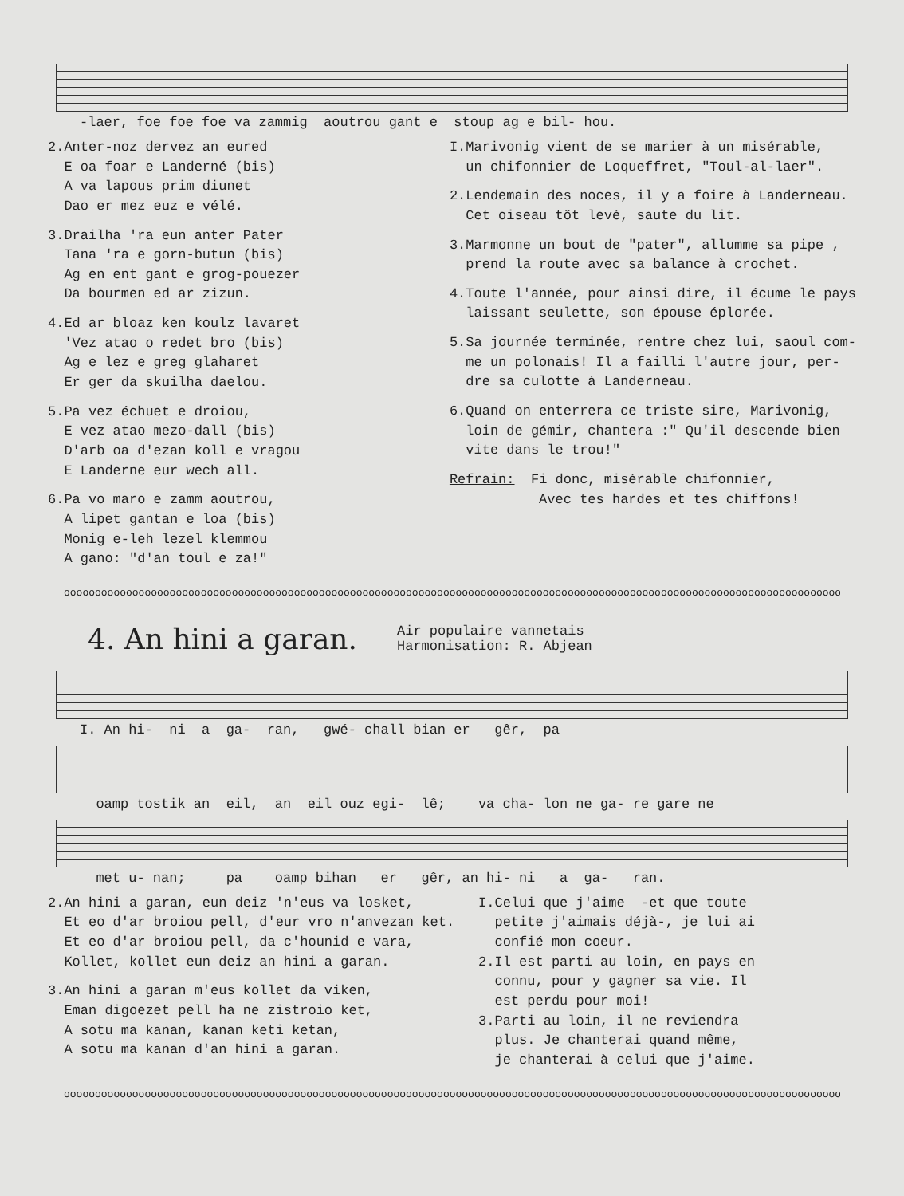-laer, foe foe foe va zammig aoutrou gant e stoup ag e bil- hou.
2.Anter-noz dervez an eured E oa foar e Landerné (bis) A va lapous prim diunet Dao er mez euz e vélé.
3.Drailha 'ra eun anter Pater Tana 'ra e gorn-butun (bis) Ag en ent gant e grog-pouezer Da bourmen ed ar zizun.
4.Ed ar bloaz ken koulz lavaret 'Vez atao o redet bro (bis) Ag e lez e greg glaharet Er ger da skuilha daelou.
5.Pa vez échuet e droiou, E vez atao mezo-dall (bis) D'arb oa d'ezan koll e vragou E Landerne eur wech all.
6.Pa vo maro e zamm aoutrou, A lipet gantan e loa (bis) Monig e-leh lezel klemmou A gano: "d'an toul e za!"
I.Marivonig vient de se marier à un misérable, un chifonnier de Loqueffret, "Toul-al-laer".
2.Lendemain des noces, il y a foire à Landerneau. Cet oiseau tôt levé, saute du lit.
3.Marmonne un bout de "pater", allumme sa pipe , prend la route avec sa balance à crochet.
4.Toute l'année, pour ainsi dire, il écume le pays laissant seulette, son épouse éplorée.
5.Sa journée terminée, rentre chez lui, saoul com- me un polonais! Il a failli l'autre jour, per- dre sa culotte à Landerneau.
6.Quand on enterrera ce triste sire, Marivonig, loin de gémir, chantera :" Qu'il descende bien vite dans le trou!"
Refrain: Fi donc, misérable chifonnier, Avec tes hardes et tes chiffons!
oooooooooooooooooooooooooooooooooooooooooooooooooooooooooooooooooooooooooooooooooooooooooooooooooooooooooooooooooooooooooooooo
4. An hini a garan.
Air populaire vannetais
Harmonisation: R. Abjean
I. An hi- ni a ga- ran, gwé- chall bian er gêr, pa
oamp tostik an eil, an eil ouz egi- lê; va cha- lon ne ga- re gare ne
met u- nan; pa oamp bihan er gêr, an hi- ni a ga- ran.
2.An hini a garan, eun deiz 'n'eus va losket, Et eo d'ar broiou pell, d'eur vro n'anvezan ket. Et eo d'ar broiou pell, da c'hounid e vara, Kollet, kollet eun deiz an hini a garan.
3.An hini a garan m'eus kollet da viken, Eman digoezet pell ha ne zistroio ket, A sotu ma kanan, kanan keti ketan, A sotu ma kanan d'an hini a garan.
I.Celui que j'aime -et que toute petite j'aimais déjà-, je lui ai confié mon coeur. 2.Il est parti au loin, en pays en connu, pour y gagner sa vie. Il est perdu pour moi! 3.Parti au loin, il ne reviendra plus. Je chanterai quand même, je chanterai à celui que j'aime.
oooooooooooooooooooooooooooooooooooooooooooooooooooooooooooooooooooooooooooooooooooooooooooooooooooooooooooooooooooooooooooooo